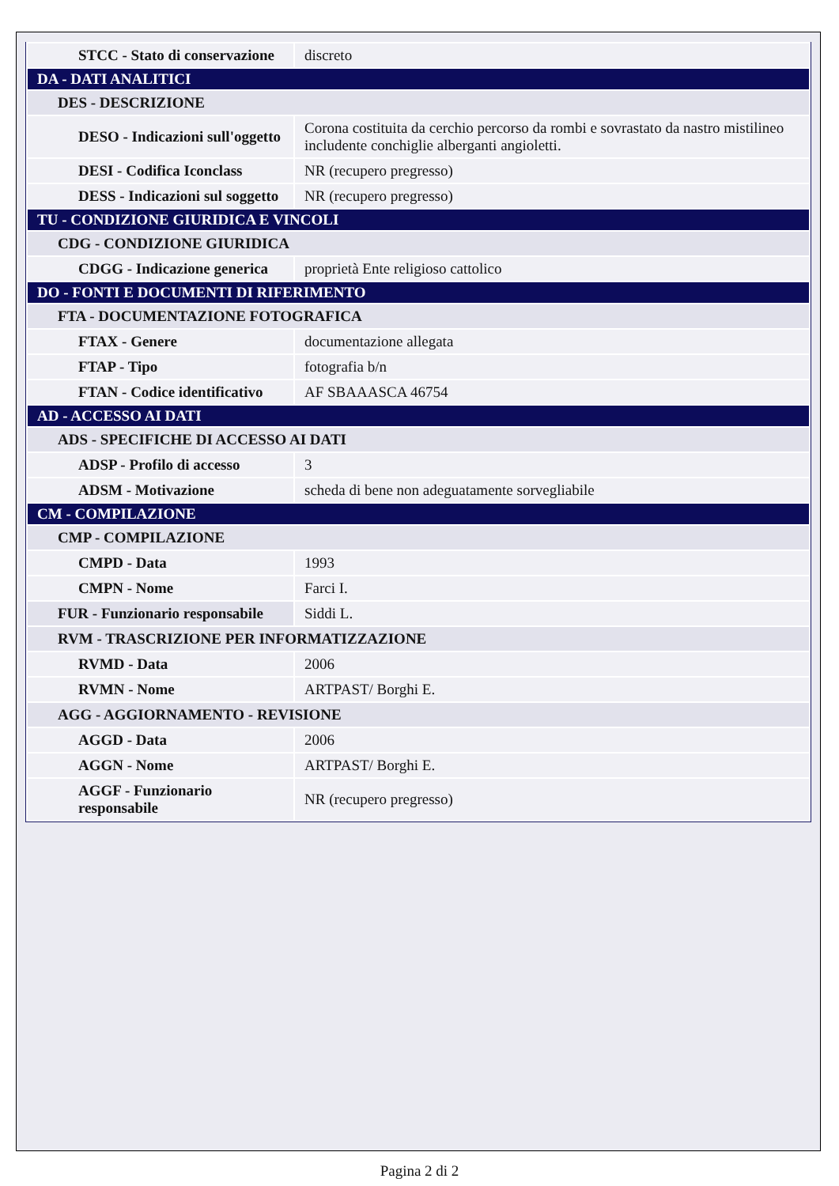| STCC - Stato di conservazione | discreto |
| DA - DATI ANALITICI | |
| DES - DESCRIZIONE | |
| DESO - Indicazioni sull'oggetto | Corona costituita da cerchio percorso da rombi e sovrastato da nastro mistilineo includente conchiglie alberganti angioletti. |
| DESI - Codifica Iconclass | NR (recupero pregresso) |
| DESS - Indicazioni sul soggetto | NR (recupero pregresso) |
| TU - CONDIZIONE GIURIDICA E VINCOLI | |
| CDG - CONDIZIONE GIURIDICA | |
| CDGG - Indicazione generica | proprietà Ente religioso cattolico |
| DO - FONTI E DOCUMENTI DI RIFERIMENTO | |
| FTA - DOCUMENTAZIONE FOTOGRAFICA | |
| FTAX - Genere | documentazione allegata |
| FTAP - Tipo | fotografia b/n |
| FTAN - Codice identificativo | AF SBAAASCA 46754 |
| AD - ACCESSO AI DATI | |
| ADS - SPECIFICHE DI ACCESSO AI DATI | |
| ADSP - Profilo di accesso | 3 |
| ADSM - Motivazione | scheda di bene non adeguatamente sorvegliabile |
| CM - COMPILAZIONE | |
| CMP - COMPILAZIONE | |
| CMPD - Data | 1993 |
| CMPN - Nome | Farci I. |
| FUR - Funzionario responsabile | Siddi L. |
| RVM - TRASCRIZIONE PER INFORMATIZZAZIONE | |
| RVMD - Data | 2006 |
| RVMN - Nome | ARTPAST/ Borghi E. |
| AGG - AGGIORNAMENTO - REVISIONE | |
| AGGD - Data | 2006 |
| AGGN - Nome | ARTPAST/ Borghi E. |
| AGGF - Funzionario responsabile | NR (recupero pregresso) |
Pagina 2 di 2